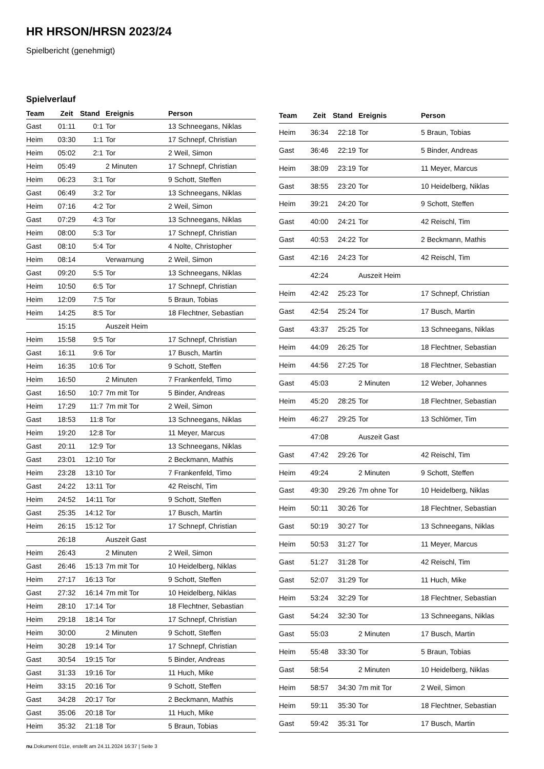HR HRSON/HRSN 2023/24
Spielbericht (genehmigt)
Spielverlauf
| Team | Zeit | Stand | Ereignis | Person |
| --- | --- | --- | --- | --- |
| Gast | 01:11 | 0:1 | Tor | 13 Schneegans, Niklas |
| Heim | 03:30 | 1:1 | Tor | 17 Schnepf, Christian |
| Heim | 05:02 | 2:1 | Tor | 2 Weil, Simon |
| Heim | 05:49 | | 2 Minuten | 17 Schnepf, Christian |
| Heim | 06:23 | 3:1 | Tor | 9 Schott, Steffen |
| Gast | 06:49 | 3:2 | Tor | 13 Schneegans, Niklas |
| Heim | 07:16 | 4:2 | Tor | 2 Weil, Simon |
| Gast | 07:29 | 4:3 | Tor | 13 Schneegans, Niklas |
| Heim | 08:00 | 5:3 | Tor | 17 Schnepf, Christian |
| Gast | 08:10 | 5:4 | Tor | 4 Nolte, Christopher |
| Heim | 08:14 | | Verwarnung | 2 Weil, Simon |
| Gast | 09:20 | 5:5 | Tor | 13 Schneegans, Niklas |
| Heim | 10:50 | 6:5 | Tor | 17 Schnepf, Christian |
| Heim | 12:09 | 7:5 | Tor | 5 Braun, Tobias |
| Heim | 14:25 | 8:5 | Tor | 18 Flechtner, Sebastian |
| | 15:15 | | Auszeit Heim | |
| Heim | 15:58 | 9:5 | Tor | 17 Schnepf, Christian |
| Gast | 16:11 | 9:6 | Tor | 17 Busch, Martin |
| Heim | 16:35 | 10:6 | Tor | 9 Schott, Steffen |
| Heim | 16:50 | | 2 Minuten | 7 Frankenfeld, Timo |
| Gast | 16:50 | 10:7 | 7m mit Tor | 5 Binder, Andreas |
| Heim | 17:29 | 11:7 | 7m mit Tor | 2 Weil, Simon |
| Gast | 18:53 | 11:8 | Tor | 13 Schneegans, Niklas |
| Heim | 19:20 | 12:8 | Tor | 11 Meyer, Marcus |
| Gast | 20:11 | 12:9 | Tor | 13 Schneegans, Niklas |
| Gast | 23:01 | 12:10 | Tor | 2 Beckmann, Mathis |
| Heim | 23:28 | 13:10 | Tor | 7 Frankenfeld, Timo |
| Gast | 24:22 | 13:11 | Tor | 42 Reischl, Tim |
| Heim | 24:52 | 14:11 | Tor | 9 Schott, Steffen |
| Gast | 25:35 | 14:12 | Tor | 17 Busch, Martin |
| Heim | 26:15 | 15:12 | Tor | 17 Schnepf, Christian |
| | 26:18 | | Auszeit Gast | |
| Heim | 26:43 | | 2 Minuten | 2 Weil, Simon |
| Gast | 26:46 | 15:13 | 7m mit Tor | 10 Heidelberg, Niklas |
| Heim | 27:17 | 16:13 | Tor | 9 Schott, Steffen |
| Gast | 27:32 | 16:14 | 7m mit Tor | 10 Heidelberg, Niklas |
| Heim | 28:10 | 17:14 | Tor | 18 Flechtner, Sebastian |
| Heim | 29:18 | 18:14 | Tor | 17 Schnepf, Christian |
| Heim | 30:00 | | 2 Minuten | 9 Schott, Steffen |
| Heim | 30:28 | 19:14 | Tor | 17 Schnepf, Christian |
| Gast | 30:54 | 19:15 | Tor | 5 Binder, Andreas |
| Gast | 31:33 | 19:16 | Tor | 11 Huch, Mike |
| Heim | 33:15 | 20:16 | Tor | 9 Schott, Steffen |
| Gast | 34:28 | 20:17 | Tor | 2 Beckmann, Mathis |
| Gast | 35:06 | 20:18 | Tor | 11 Huch, Mike |
| Heim | 35:32 | 21:18 | Tor | 5 Braun, Tobias |
| Team | Zeit | Stand | Ereignis | Person |
| --- | --- | --- | --- | --- |
| Heim | 36:34 | 22:18 | Tor | 5 Braun, Tobias |
| Gast | 36:46 | 22:19 | Tor | 5 Binder, Andreas |
| Heim | 38:09 | 23:19 | Tor | 11 Meyer, Marcus |
| Gast | 38:55 | 23:20 | Tor | 10 Heidelberg, Niklas |
| Heim | 39:21 | 24:20 | Tor | 9 Schott, Steffen |
| Gast | 40:00 | 24:21 | Tor | 42 Reischl, Tim |
| Gast | 40:53 | 24:22 | Tor | 2 Beckmann, Mathis |
| Gast | 42:16 | 24:23 | Tor | 42 Reischl, Tim |
| | 42:24 | | Auszeit Heim | |
| Heim | 42:42 | 25:23 | Tor | 17 Schnepf, Christian |
| Gast | 42:54 | 25:24 | Tor | 17 Busch, Martin |
| Gast | 43:37 | 25:25 | Tor | 13 Schneegans, Niklas |
| Heim | 44:09 | 26:25 | Tor | 18 Flechtner, Sebastian |
| Heim | 44:56 | 27:25 | Tor | 18 Flechtner, Sebastian |
| Gast | 45:03 | | 2 Minuten | 12 Weber, Johannes |
| Heim | 45:20 | 28:25 | Tor | 18 Flechtner, Sebastian |
| Heim | 46:27 | 29:25 | Tor | 13 Schlömer, Tim |
| | 47:08 | | Auszeit Gast | |
| Gast | 47:42 | 29:26 | Tor | 42 Reischl, Tim |
| Heim | 49:24 | | 2 Minuten | 9 Schott, Steffen |
| Gast | 49:30 | 29:26 | 7m ohne Tor | 10 Heidelberg, Niklas |
| Heim | 50:11 | 30:26 | Tor | 18 Flechtner, Sebastian |
| Gast | 50:19 | 30:27 | Tor | 13 Schneegans, Niklas |
| Heim | 50:53 | 31:27 | Tor | 11 Meyer, Marcus |
| Gast | 51:27 | 31:28 | Tor | 42 Reischl, Tim |
| Gast | 52:07 | 31:29 | Tor | 11 Huch, Mike |
| Heim | 53:24 | 32:29 | Tor | 18 Flechtner, Sebastian |
| Gast | 54:24 | 32:30 | Tor | 13 Schneegans, Niklas |
| Gast | 55:03 | | 2 Minuten | 17 Busch, Martin |
| Heim | 55:48 | 33:30 | Tor | 5 Braun, Tobias |
| Gast | 58:54 | | 2 Minuten | 10 Heidelberg, Niklas |
| Heim | 58:57 | 34:30 | 7m mit Tor | 2 Weil, Simon |
| Heim | 59:11 | 35:30 | Tor | 18 Flechtner, Sebastian |
| Gast | 59:42 | 35:31 | Tor | 17 Busch, Martin |
nu.Dokument 011e, erstellt am 24.11.2024 16:37 | Seite 3